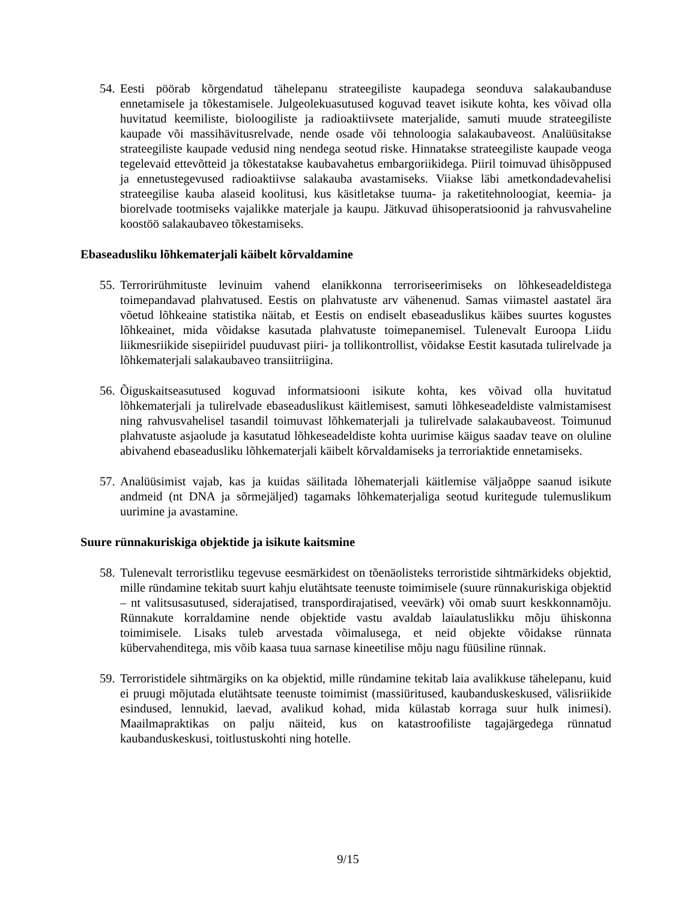54. Eesti pöörab kõrgendatud tähelepanu strateegiliste kaupadega seonduva salakaubanduse ennetamisele ja tõkestamisele. Julgeolekuasutused koguvad teavet isikute kohta, kes võivad olla huvitatud keemiliste, bioloogiliste ja radioaktiivsete materjalide, samuti muude strateegiliste kaupade või massihävitusrelvade, nende osade või tehnoloogia salakaubaveost. Analüüsitakse strateegiliste kaupade vedusid ning nendega seotud riske. Hinnatakse strateegiliste kaupade veoga tegelevaid ettevõtteid ja tõkestatakse kaubavahetus embargoriikidega. Piiril toimuvad ühisõppused ja ennetustegevused radioaktiivse salakauba avastamiseks. Viiakse läbi ametkondadevahelisi strateegilise kauba alaseid koolitusi, kus käsitletakse tuuma- ja raketitehnoloogiat, keemia- ja biorelvade tootmiseks vajalikke materjale ja kaupu. Jätkuvad ühisoperatsioonid ja rahvusvaheline koostöö salakaubaveo tõkestamiseks.
Ebaseadusliku lõhkematerjali käibelt kõrvaldamine
55. Terrorirühmituste levinuim vahend elanikkonna terroriseerimiseks on lõhkeseadeldistega toimepandavad plahvatused. Eestis on plahvatuste arv vähenenud. Samas viimastel aastatel ära võetud lõhkeaine statistika näitab, et Eestis on endiselt ebaseaduslikus käibes suurtes kogustes lõhkeainet, mida võidakse kasutada plahvatuste toimepanemisel. Tulenevalt Euroopa Liidu liikmesriikide sisepiiridel puuduvast piiri- ja tollikontrollist, võidakse Eestit kasutada tulirelvade ja lõhkematerjali salakaubaveo transiitriigina.
56. Õiguskaitseasutused koguvad informatsiooni isikute kohta, kes võivad olla huvitatud lõhkematerjali ja tulirelvade ebaseaduslikust käitlemisest, samuti lõhkeseadeldiste valmistamisest ning rahvusvahelisel tasandil toimuvast lõhkematerjali ja tulirelvade salakaubaveost. Toimunud plahvatuste asjaolude ja kasutatud lõhkeseadeldiste kohta uurimise käigus saadav teave on oluline abivahend ebaseadusliku lõhkematerjali käibelt kõrvaldamiseks ja terroriaktide ennetamiseks.
57. Analüüsimist vajab, kas ja kuidas säilitada lõhematerjali käitlemise väljaõppe saanud isikute andmeid (nt DNA ja sõrmejäljed) tagamaks lõhkematerjaliga seotud kuritegude tulemuslikum uurimine ja avastamine.
Suure rünnakuriskiga objektide ja isikute kaitsmine
58. Tulenevalt terroristliku tegevuse eesmärkidest on tõenäolisteks terroristide sihtmärkideks objektid, mille ründamine tekitab suurt kahju elutähtsate teenuste toimimisele (suure rünnakuriskiga objektid – nt valitsusasutused, siderajatised, transpordirajatised, veevärk) või omab suurt keskkonnamõju. Rünnakute korraldamine nende objektide vastu avaldab laiaulatuslikku mõju ühiskonna toimimisele. Lisaks tuleb arvestada võimalusega, et neid objekte võidakse rünnata kübervahenditega, mis võib kaasa tuua sarnase kineetilise mõju nagu füüsiline rünnak.
59. Terroristidele sihtmärgiks on ka objektid, mille ründamine tekitab laia avalikkuse tähelepanu, kuid ei pruugi mõjutada elutähtsate teenuste toimimist (massiüritused, kaubanduskeskused, välisriikide esindused, lennukid, laevad, avalikud kohad, mida külastab korraga suur hulk inimesi). Maailmapraktikas on palju näiteid, kus on katastroofiliste tagajärgedega rünnatud kaubanduskeskusi, toitlustuskohti ning hotelle.
9/15